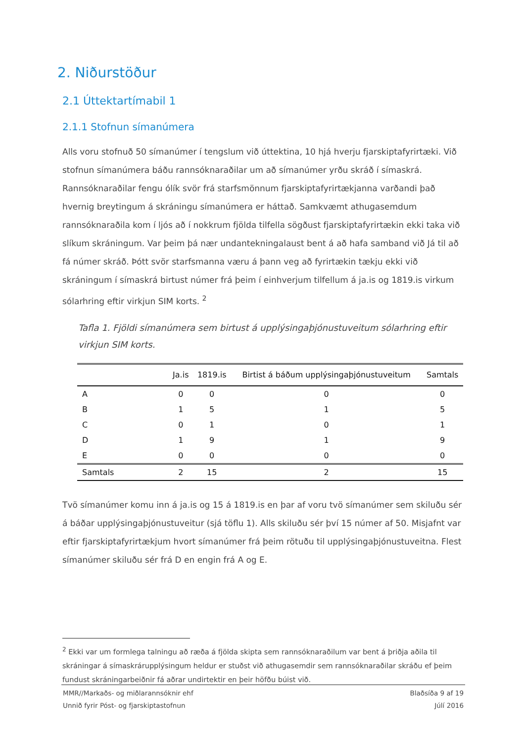2. Niðurstöður
2.1 Úttektartímabil 1
2.1.1 Stofnun símanúmera
Alls voru stofnuð 50 símanúmer í tengslum við úttektina, 10 hjá hverju fjarskiptafyrirtæki. Við stofnun símanúmera báðu rannsóknaraðilar um að símanúmer yrðu skráð í símaskrá. Rannsóknaraðilar fengu ólík svör frá starfsmönnum fjarskiptafyrirtækjanna varðandi það hvernig breytingum á skráningu símanúmera er háttað. Samkvæmt athugasemdum rannsóknaraðila kom í ljós að í nokkrum fjölda tilfella sögðust fjarskiptafyrirtækin ekki taka við slíkum skráningum. Var þeim þá nær undantekningalaust bent á að hafa samband við Já til að fá númer skráð. Þótt svör starfsmanna væru á þann veg að fyrirtækin tækju ekki við skráningum í símaskrá birtust númer frá þeim í einhverjum tilfellum á ja.is og 1819.is virkum sólarhring eftir virkjun SIM korts. <sup>2</sup>
Tafla 1. Fjöldi símanúmera sem birtust á upplýsingaþjónustuveitum sólarhring eftir virkjun SIM korts.
| | Ja.is | 1819.is | Birtist á báðum upplýsingaþjónustuveitum | Samtals |
| --- | --- | --- | --- | --- |
| A | 0 | 0 | 0 | 0 |
| B | 1 | 5 | 1 | 5 |
| C | 0 | 1 | 0 | 1 |
| D | 1 | 9 | 1 | 9 |
| E | 0 | 0 | 0 | 0 |
| Samtals | 2 | 15 | 2 | 15 |
Tvö símanúmer komu inn á ja.is og 15 á 1819.is en þar af voru tvö símanúmer sem skiluðu sér á báðar upplýsingaþjónustuveitur (sjá töflu 1). Alls skiluðu sér því 15 númer af 50. Misjafnt var eftir fjarskiptafyrirtækjum hvort símanúmer frá þeim rötuðu til upplýsingaþjónustuveitna. Flest símanúmer skiluðu sér frá D en engin frá A og E.
<sup>2</sup> Ekki var um formlega talningu að ræða á fjölda skipta sem rannsóknaraðilum var bent á þriðja aðila til skráningar á símaskrárupplýsingum heldur er stuðst við athugasemdir sem rannsóknaraðilar skráðu ef þeim fundust skráningarbeiðnir fá aðrar undirtektir en þeir höfðu búist við.
MMR//Markaðs- og miðlarannsóknir ehf Blaðsíða 9 af 19
Unnið fyrir Póst- og fjarskiptastofnun Júlí 2016